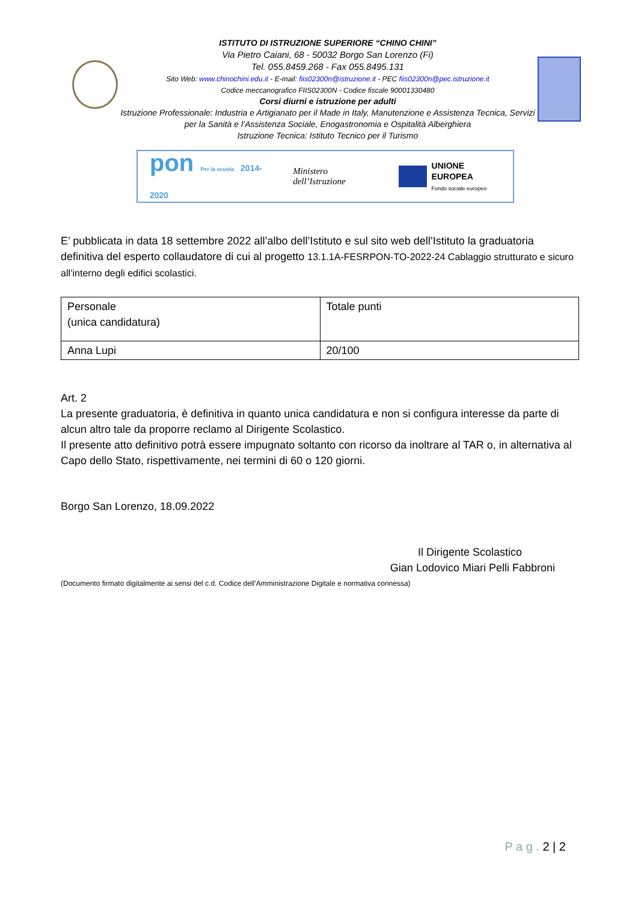ISTITUTO DI ISTRUZIONE SUPERIORE “CHINO CHINI”
Via Pietro Caiani, 68 - 50032 Borgo San Lorenzo (Fi)
Tel. 055.8459.268 - Fax 055.8495.131
Sito Web: www.chinochini.edu.it - E-mail: fiis02300n@istruzione.it - PEC fiis02300n@pec.istruzione.it
Codice meccanografico FIIS02300N - Codice fiscale 90001330480
Corsi diurni e istruzione per adulti
Istruzione Professionale: Industria e Artigianato per il Made in Italy, Manutenzione e Assistenza Tecnica, Servizi per la Sanità e l’Assistenza Sociale, Enogastronomia e Ospitalità Alberghiera
Istruzione Tecnica: Istituto Tecnico per il Turismo
pon Per la scuola 2014-2020 Ministero dell’Istruzione
UNIONE EUROPEA
Fondo sociale europeo
E’ pubblicata in data 18 settembre 2022 all’albo dell’Istituto e sul sito web dell’Istituto la graduatoria definitiva del esperto collaudatore di cui al progetto 13.1.1A-FESRPON-TO-2022-24 Cablaggio strutturato e sicuro all’interno degli edifici scolastici.
| Personale (unica candidatura) | Totale punti |
| Anna Lupi | 20/100 |
Art. 2
La presente graduatoria, è definitiva in quanto unica candidatura e non si configura interesse da parte di alcun altro tale da proporre reclamo al Dirigente Scolastico.
Il presente atto definitivo potrà essere impugnato soltanto con ricorso da inoltrare al TAR o, in alternativa al Capo dello Stato, rispettivamente, nei termini di 60 o 120 giorni.
Borgo San Lorenzo, 18.09.2022
Il Dirigente Scolastico
Gian Lodovico Miari Pelli Fabbroni
(Documento firmato digitalmente ai sensi del c.d. Codice dell’Amministrazione Digitale e normativa connessa)
P a g . 2 | 2